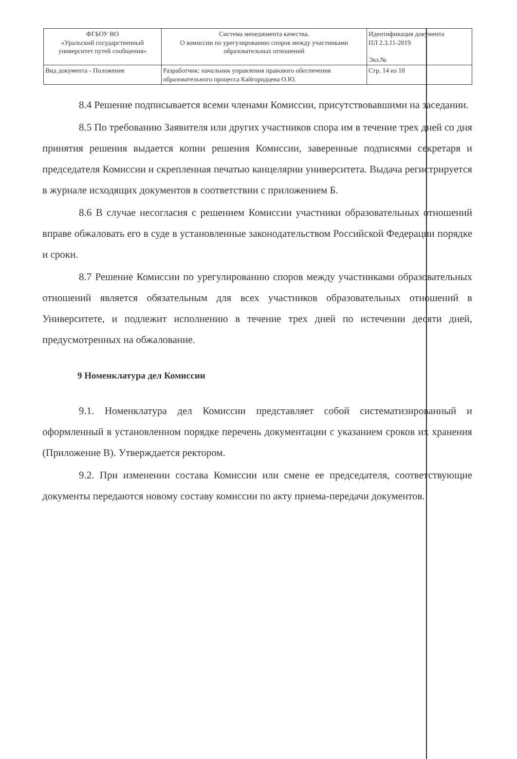| ФГБОУ ВО «Уральский государственный университет путей сообщения» | Система менеджмента качества. О комиссии по урегулированию споров между участниками образовательных отношений | Идентификация документа ПЛ 2.3.11-2019 Экз.№ |
| Вид документа - Положение | Разработчик: начальник управления правового обеспечения образовательного процесса Кайгородцева О.Ю. | Стр. 14 из 18 |
8.4 Решение подписывается всеми членами Комиссии, присутствовавшими на заседании.
8.5 По требованию Заявителя или других участников спора им в течение трех дней со дня принятия решения выдается копии решения Комиссии, заверенные подписями секретаря и председателя Комиссии и скрепленная печатью канцелярии университета. Выдача регистрируется в журнале исходящих документов в соответствии с приложением Б.
8.6 В случае несогласия с решением Комиссии участники образовательных отношений вправе обжаловать его в суде в установленные законодательством Российской Федерации порядке и сроки.
8.7 Решение Комиссии по урегулированию споров между участниками образовательных отношений является обязательным для всех участников образовательных отношений в Университете, и подлежит исполнению в течение трех дней по истечении десяти дней, предусмотренных на обжалование.
9 Номенклатура дел Комиссии
9.1. Номенклатура дел Комиссии представляет собой систематизированный и оформленный в установленном порядке перечень документации с указанием сроков их хранения (Приложение В). Утверждается ректором.
9.2. При изменении состава Комиссии или смене ее председателя, соответствующие документы передаются новому составу комиссии по акту приема-передачи документов.